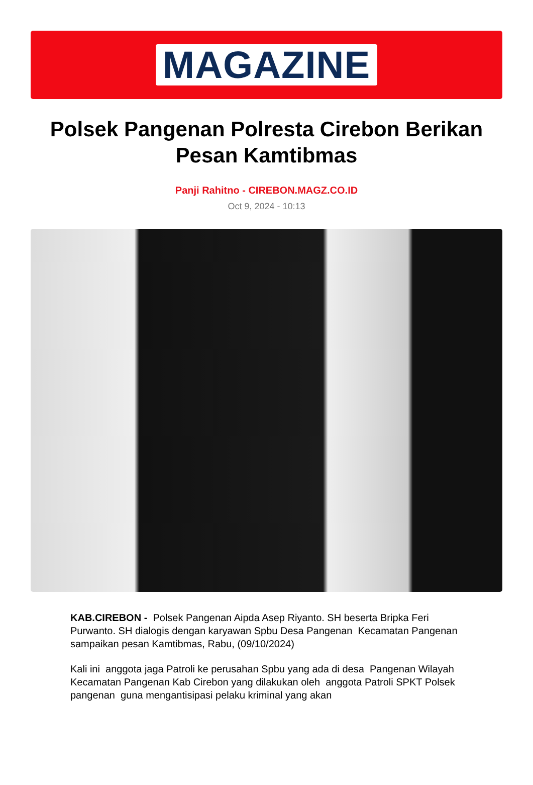MAGAZINE
Polsek Pangenan Polresta Cirebon Berikan Pesan Kamtibmas
Panji Rahitno - CIREBON.MAGZ.CO.ID
Oct 9, 2024 - 10:13
KAB.CIREBON - Polsek Pangenan Aipda Asep Riyanto. SH beserta Bripka Feri Purwanto. SH dialogis dengan karyawan Spbu Desa Pangenan Kecamatan Pangenan sampaikan pesan Kamtibmas, Rabu, (09/10/2024)
Kali ini anggota jaga Patroli ke perusahan Spbu yang ada di desa Pangenan Wilayah Kecamatan Pangenan Kab Cirebon yang dilakukan oleh anggota Patroli SPKT Polsek pangenan guna mengantisipasi pelaku kriminal yang akan